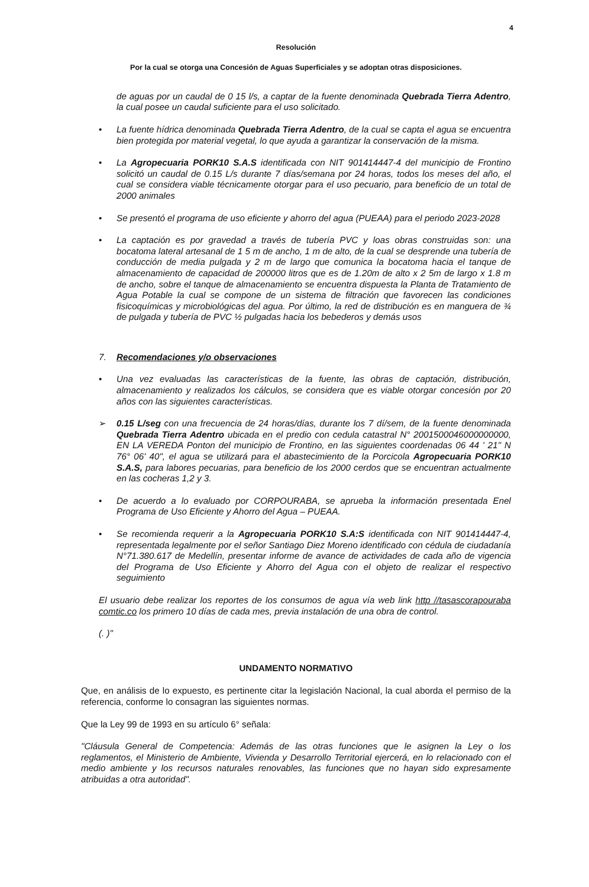4
Resolución
Por la cual se otorga una Concesión de Aguas Superficiales y se adoptan otras disposiciones.
de aguas por un caudal de 0 15 l/s, a captar de la fuente denominada Quebrada Tierra Adentro, la cual posee un caudal suficiente para el uso solicitado.
• La fuente hídrica denominada Quebrada Tierra Adentro, de la cual se capta el agua se encuentra bien protegida por material vegetal, lo que ayuda a garantizar la conservación de la misma.
• La Agropecuaria PORK10 S.A.S identificada con NIT 901414447-4 del municipio de Frontino solicitó un caudal de 0.15 L/s durante 7 días/semana por 24 horas, todos los meses del año, el cual se considera viable técnicamente otorgar para el uso pecuario, para beneficio de un total de 2000 animales
• Se presentó el programa de uso eficiente y ahorro del agua (PUEAA) para el periodo 2023-2028
• La captación es por gravedad a través de tubería PVC y loas obras construidas son: una bocatoma lateral artesanal de 1 5 m de ancho, 1 m de alto, de la cual se desprende una tubería de conducción de media pulgada y 2 m de largo que comunica la bocatoma hacia el tanque de almacenamiento de capacidad de 200000 litros que es de 1.20m de alto x 2 5m de largo x 1.8 m de ancho, sobre el tanque de almacenamiento se encuentra dispuesta la Planta de Tratamiento de Agua Potable la cual se compone de un sistema de filtración que favorecen las condiciones fisicoquímicas y microbiológicas del agua. Por último, la red de distribución es en manguera de ¾ de pulgada y tubería de PVC ½ pulgadas hacia los bebederos y demás usos
7. Recomendaciones y/o observaciones
• Una vez evaluadas las características de la fuente, las obras de captación, distribución, almacenamiento y realizados los cálculos, se considera que es viable otorgar concesión por 20 años con las siguientes características.
➢ 0.15 L/seg con una frecuencia de 24 horas/días, durante los 7 dí/sem, de la fuente denominada Quebrada Tierra Adentro ubicada en el predio con cedula catastral N° 2001500046000000000, EN LA VEREDA Ponton del municipio de Frontino, en las siguientes coordenadas 06 44 ' 21" N 76° 06' 40", el agua se utilizará para el abastecimiento de la Porcicola Agropecuaria PORK10 S.A.S, para labores pecuarias, para beneficio de los 2000 cerdos que se encuentran actualmente en las cocheras 1,2 y 3.
• De acuerdo a lo evaluado por CORPOURABA, se aprueba la información presentada Enel Programa de Uso Eficiente y Ahorro del Agua – PUEAA.
• Se recomienda requerir a la Agropecuaria PORK10 S.A:S identificada con NIT 901414447-4, representada legalmente por el señor Santiago Diez Moreno identificado con cédula de ciudadanía N°71.380.617 de Medellín, presentar informe de avance de actividades de cada año de vigencia del Programa de Uso Eficiente y Ahorro del Agua con el objeto de realizar el respectivo seguimiento
El usuario debe realizar los reportes de los consumos de agua vía web link http //tasascorapouraba comtic.co los primero 10 días de cada mes, previa instalación de una obra de control.
(. )"
UNDAMENTO NORMATIVO
Que, en análisis de lo expuesto, es pertinente citar la legislación Nacional, la cual aborda el permiso de la referencia, conforme lo consagran las siguientes normas.
Que la Ley 99 de 1993 en su artículo 6° señala:
"Cláusula General de Competencia: Además de las otras funciones que le asignen la Ley o los reglamentos, el Ministerio de Ambiente, Vivienda y Desarrollo Territorial ejercerá, en lo relacionado con el medio ambiente y los recursos naturales renovables, las funciones que no hayan sido expresamente atribuidas a otra autoridad".